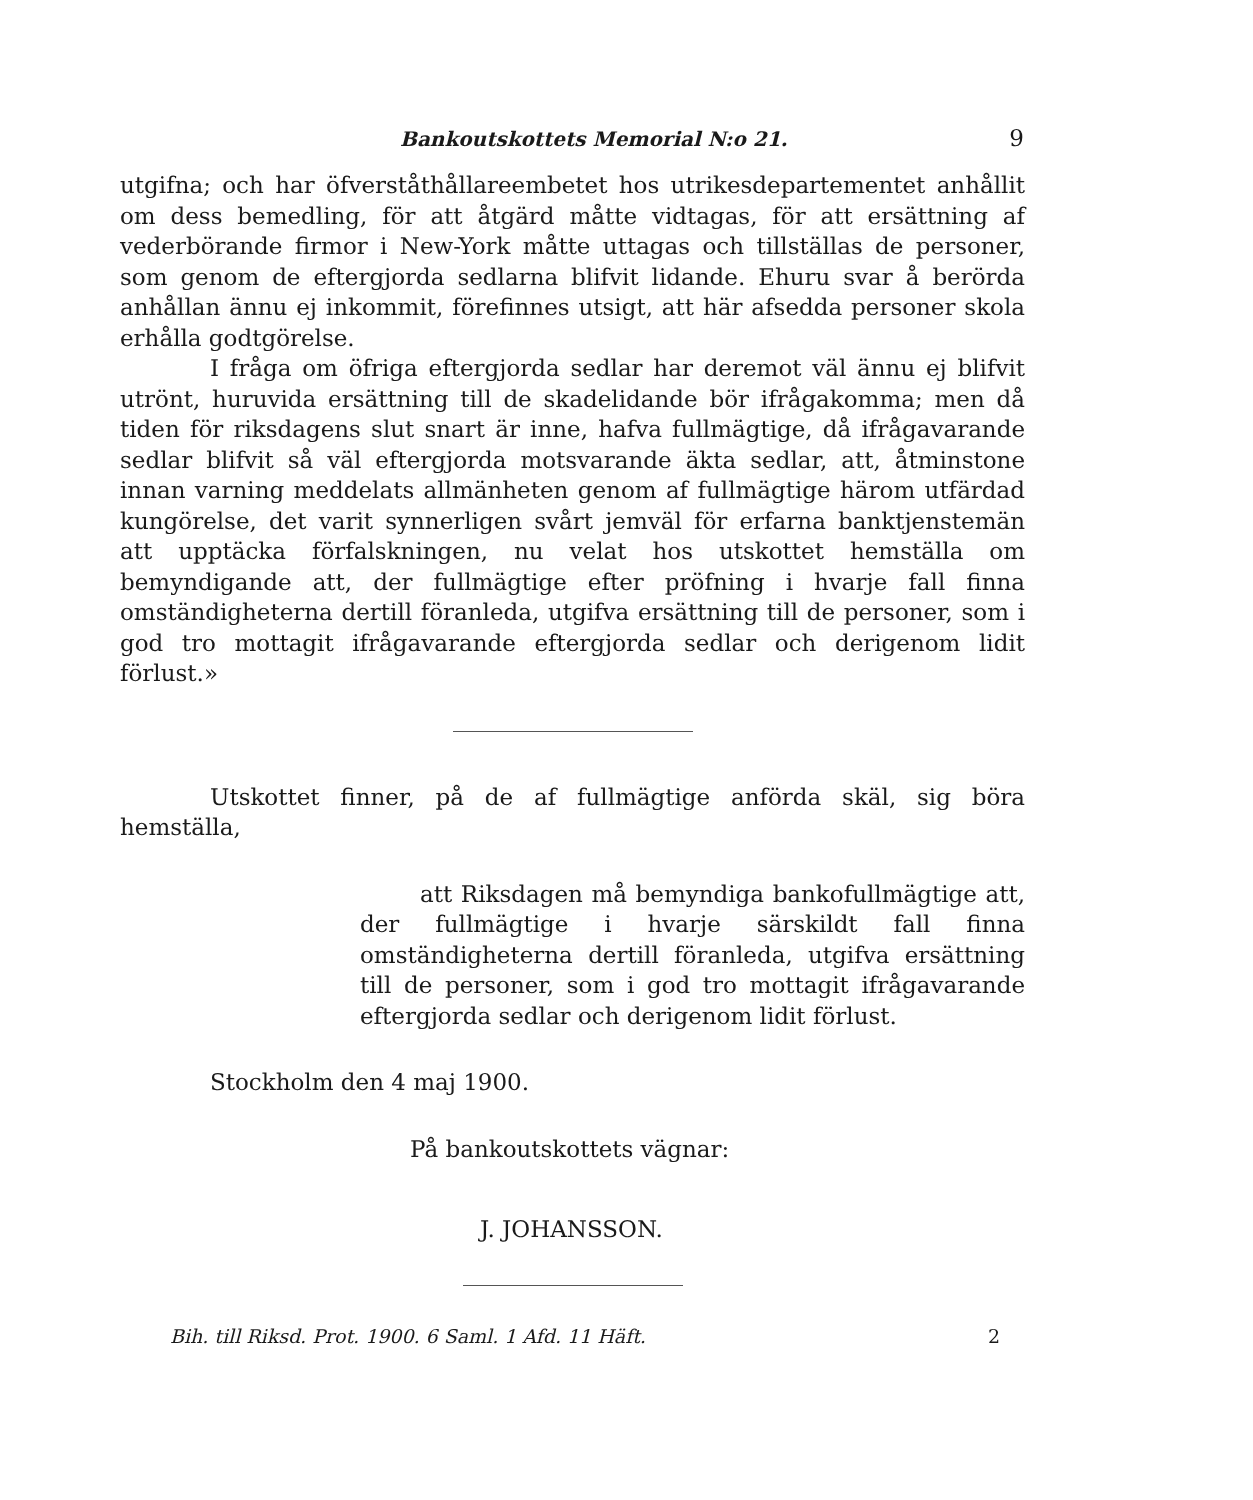Bankoutskottets Memorial N:o 21. 9
utgifna; och har öfverståthållareembetet hos utrikesdepartementet anhållit om dess bemedling, för att åtgärd måtte vidtagas, för att ersättning af vederbörande firmor i New-York måtte uttagas och tillställas de personer, som genom de eftergjorda sedlarna blifvit lidande. Ehuru svar å berörda anhållan ännu ej inkommit, förefinnes utsigt, att här afsedda personer skola erhålla godtgörelse.
I fråga om öfriga eftergjorda sedlar har deremot väl ännu ej blifvit utrönt, huruvida ersättning till de skadelidande bör ifrågakomma; men då tiden för riksdagens slut snart är inne, hafva fullmägtige, då ifrågavarande sedlar blifvit så väl eftergjorda motsvarande äkta sedlar, att, åtminstone innan varning meddelats allmänheten genom af fullmägtige härom utfärdad kungörelse, det varit synnerligen svårt jemväl för erfarna banktjenstemän att upptäcka förfalskningen, nu velat hos utskottet hemställa om bemyndigande att, der fullmägtige efter pröfning i hvarje fall finna omständigheterna dertill föranleda, utgifva ersättning till de personer, som i god tro mottagit ifrågavarande eftergjorda sedlar och derigenom lidit förlust.»
Utskottet finner, på de af fullmägtige anförda skäl, sig böra hemställa,
att Riksdagen må bemyndiga bankofullmägtige att, der fullmägtige i hvarje särskildt fall finna omständigheterna dertill föranleda, utgifva ersättning till de personer, som i god tro mottagit ifrågavarande eftergjorda sedlar och derigenom lidit förlust.
Stockholm den 4 maj 1900.
På bankoutskottets vägnar:
J. JOHANSSON.
Bih. till Riksd. Prot. 1900. 6 Saml. 1 Afd. 11 Häft. 2